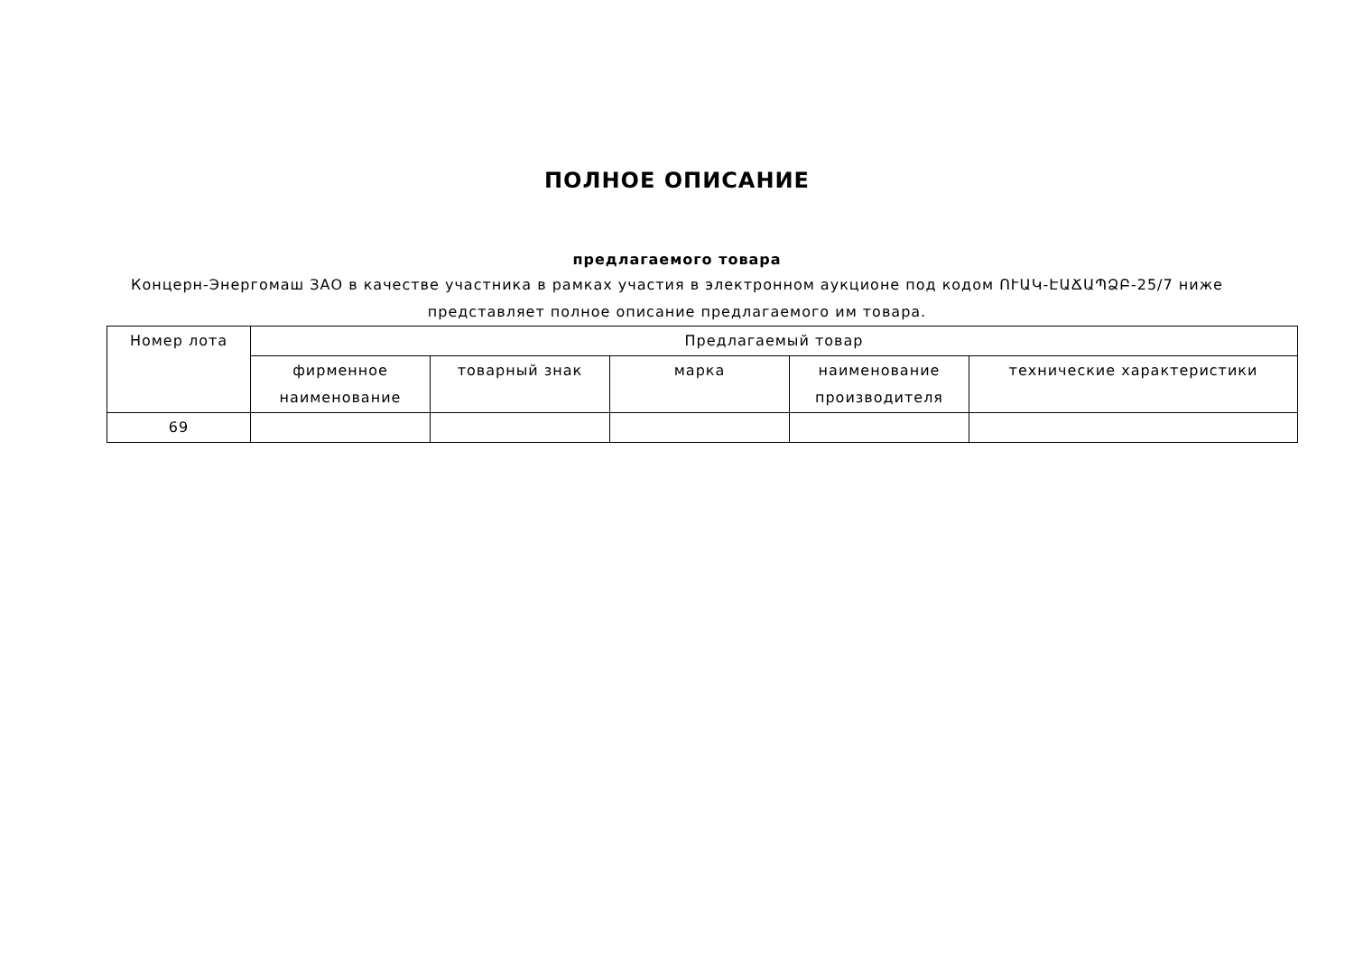ПОЛНОЕ ОПИСАНИЕ
предлагаемого товара
Концерн-Энергомаш ЗАО в качестве участника в рамках участия в электронном аукционе под кодом ՈՒԱԿ-ԷԱՃԱՊՁԲ-25/7 ниже представляет полное описание предлагаемого им товара.
| Номер лота | Предлагаемый товар | | | | |
| --- | --- | --- | --- | --- | --- |
| | фирменное наименование | товарный знак | марка | наименование производителя | технические характеристики |
| 69 | | | | | |